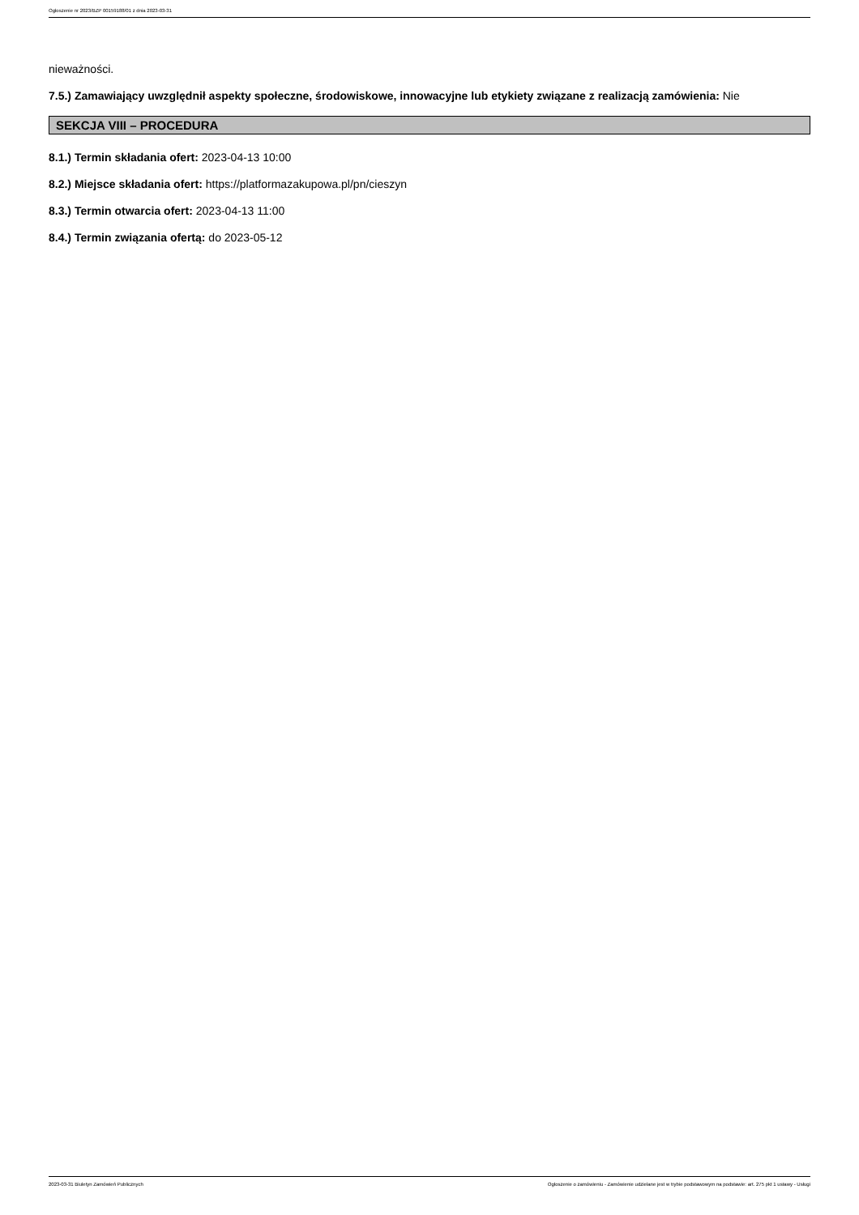Ogłoszenie nr 2023/BZP 00159188/01 z dnia 2023-03-31
nieważności.
7.5.) Zamawiający uwzględnił aspekty społeczne, środowiskowe, innowacyjne lub etykiety związane z realizacją zamówienia: Nie
SEKCJA VIII – PROCEDURA
8.1.) Termin składania ofert: 2023-04-13 10:00
8.2.) Miejsce składania ofert: https://platformazakupowa.pl/pn/cieszyn
8.3.) Termin otwarcia ofert: 2023-04-13 11:00
8.4.) Termin związania ofertą: do 2023-05-12
2023-03-31 Biuletyn Zamówień Publicznych Ogłoszenie o zamówieniu - Zamówienie udzielane jest w trybie podstawowym na podstawie: art. 275 pkt 1 ustawy - Usługi